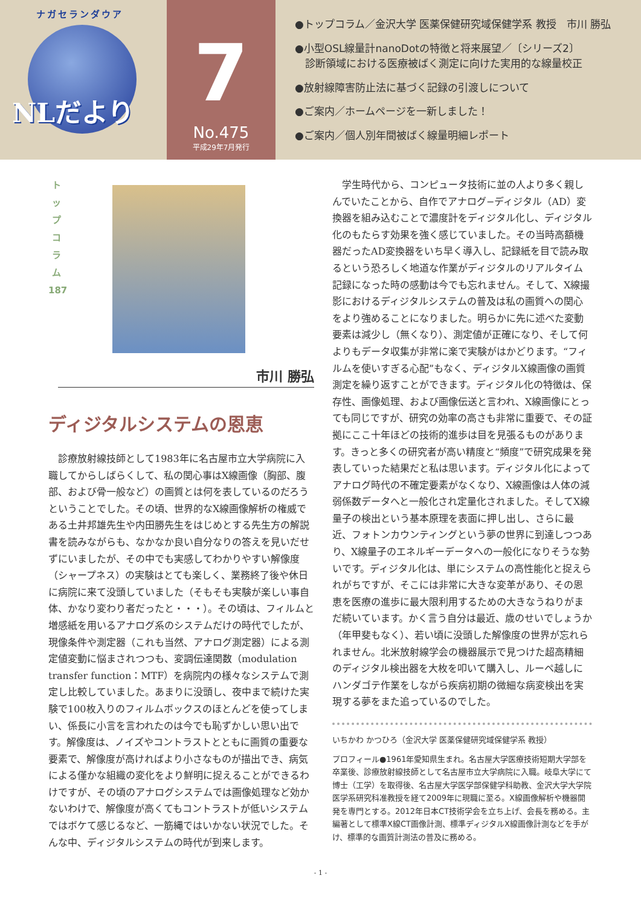ナガセランダウア
NLだより
7
No.475
平成29年7月発行
●トップコラム／金沢大学 医薬保健研究域保健学系 教授　市川 勝弘
●小型OSL線量計nanoDotの特徴と将来展望／〔シリーズ2〕
　診断領域における医療被ばく測定に向けた実用的な線量校正
●放射線障害防止法に基づく記録の引渡しについて
●ご案内／ホームページを一新しました！
●ご案内／個人別年間被ばく線量明細レポート
ト
ッ
プ
コ
ラ
ム
187
市川 勝弘
ディジタルシステムの恩恵
　診療放射線技師として1983年に名古屋市立大学病院に入職してからしばらくして、私の関心事はX線画像（胸部、腹部、および骨一般など）の画質とは何を表しているのだろうということでした。その頃、世界的なX線画像解析の権威である土井邦雄先生や内田勝先生をはじめとする先生方の解説書を読みながらも、なかなか良い自分なりの答えを見いだせずにいましたが、その中でも実感してわかりやすい解像度（シャープネス）の実験はとても楽しく、業務終了後や休日に病院に来て没頭していました（そもそも実験が楽しい事自体、かなり変わり者だったと・・・）。その頃は、フィルムと増感紙を用いるアナログ系のシステムだけの時代でしたが、現像条件や測定器（これも当然、アナログ測定器）による測定値変動に悩まされつつも、変調伝達関数（modulation transfer function：MTF）を病院内の様々なシステムで測定し比較していました。あまりに没頭し、夜中まで続けた実験で100枚入りのフィルムボックスのほとんどを使ってしまい、係長に小言を言われたのは今でも恥ずかしい思い出です。解像度は、ノイズやコントラストとともに画質の重要な要素で、解像度が高ければより小さなものが描出でき、病気による僅かな組織の変化をより鮮明に捉えることができるわけですが、その頃のアナログシステムでは画像処理など効かないわけで、解像度が高くてもコントラストが低いシステムではボケて感じるなど、一筋縄ではいかない状況でした。そんな中、ディジタルシステムの時代が到来します。
　学生時代から、コンピュータ技術に並の人より多く親しんでいたことから、自作でアナログ−ディジタル（AD）変換器を組み込むことで濃度計をディジタル化し、ディジタル化のもたらす効果を強く感じていました。その当時高額機器だったAD変換器をいち早く導入し、記録紙を目で読み取るという恐ろしく地道な作業がディジタルのリアルタイム記録になった時の感動は今でも忘れません。そして、X線撮影におけるディジタルシステムの普及は私の画質への関心をより強めることになりました。明らかに先に述べた変動要素は減少し（無くなり）、測定値が正確になり、そして何よりもデータ収集が非常に楽で実験がはかどります。“フィルムを使いすぎる心配”もなく、ディジタルX線画像の画質測定を繰り返すことができます。ディジタル化の特徴は、保存性、画像処理、および画像伝送と言われ、X線画像にとっても同じですが、研究の効率の高さも非常に重要で、その証拠にここ十年ほどの技術的進歩は目を見張るものがあります。きっと多くの研究者が高い精度と“頻度”で研究成果を発表していった結果だと私は思います。ディジタル化によってアナログ時代の不確定要素がなくなり、X線画像は人体の減弱係数データへと一般化され定量化されました。そしてX線量子の検出という基本原理を表面に押し出し、さらに最近、フォトンカウンティングという夢の世界に到達しつつあり、X線量子のエネルギーデータへの一般化になりそうな勢いです。ディジタル化は、単にシステムの高性能化と捉えられがちですが、そこには非常に大きな変革があり、その恩恵を医療の進歩に最大限利用するための大きなうねりがまだ続いています。かく言う自分は最近、歳のせいでしょうか（年甲斐もなく）、若い頃に没頭した解像度の世界が忘れられません。北米放射線学会の機器展示で見つけた超高精細のディジタル検出器を大枚を叩いて購入し、ルーペ越しにハンダゴテ作業をしながら疾病初期の微細な病変検出を実現する夢をまた追っているのでした。
いちかわ かつひろ（金沢大学 医薬保健研究域保健学系 教授）
プロフィール●1961年愛知県生まれ。名古屋大学医療技術短期大学部を卒業後、診療放射線技師として名古屋市立大学病院に入職。岐阜大学にて博士（工学）を取得後、名古屋大学医学部保健学科助教、金沢大学大学院医学系研究科准教授を経て2009年に現職に至る。X線画像解析や機器開発を専門とする。2012年日本CT技術学会を立ち上げ、会長を務める。主編著として標準X線CT画像計測、標準ディジタルX線画像計測などを手がけ、標準的な画質計測法の普及に務める。
- 1 -